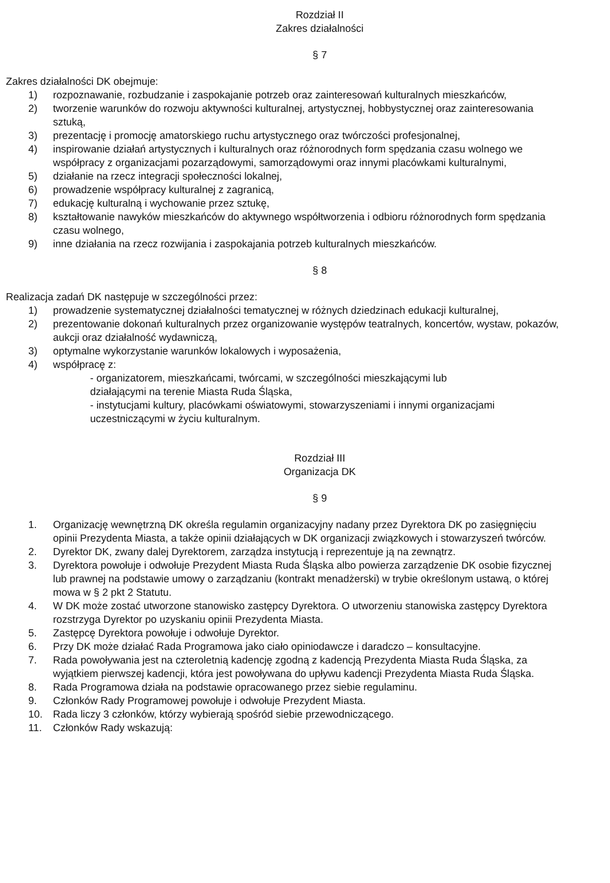Rozdział II
Zakres działalności
§ 7
Zakres działalności DK obejmuje:
1) rozpoznawanie, rozbudzanie i zaspokajanie potrzeb oraz zainteresowań kulturalnych mieszkańców,
2) tworzenie warunków do rozwoju aktywności kulturalnej, artystycznej, hobbystycznej oraz zainteresowania sztuką,
3) prezentację i promocję amatorskiego ruchu artystycznego oraz twórczości profesjonalnej,
4) inspirowanie działań artystycznych i kulturalnych oraz różnorodnych form spędzania czasu wolnego we współpracy z organizacjami pozarządowymi, samorządowymi oraz innymi placówkami kulturalnymi,
5) działanie na rzecz integracji społeczności lokalnej,
6) prowadzenie współpracy kulturalnej z zagranicą,
7) edukację kulturalną i wychowanie przez sztukę,
8) kształtowanie nawyków mieszkańców do aktywnego współtworzenia i odbioru różnorodnych form spędzania czasu wolnego,
9) inne działania na rzecz rozwijania i zaspokajania potrzeb kulturalnych mieszkańców.
§ 8
Realizacja zadań DK następuje w szczególności przez:
1) prowadzenie systematycznej działalności tematycznej w różnych dziedzinach edukacji kulturalnej,
2) prezentowanie dokonań kulturalnych przez organizowanie występów teatralnych, koncertów, wystaw, pokazów, aukcji oraz działalność wydawniczą,
3) optymalne wykorzystanie warunków lokalowych i wyposażenia,
4) współpracę z:
- organizatorem, mieszkańcami, twórcami, w szczególności mieszkającymi lub działającymi na terenie Miasta Ruda Śląska,
- instytucjami kultury, placówkami oświatowymi, stowarzyszeniami i innymi organizacjami uczestniczącymi w życiu kulturalnym.
Rozdział III
Organizacja DK
§ 9
1. Organizację wewnętrzną DK określa regulamin organizacyjny nadany przez Dyrektora DK po zasięgnięciu opinii Prezydenta Miasta, a także opinii działających w DK organizacji związkowych i stowarzyszeń twórców.
2. Dyrektor DK, zwany dalej Dyrektorem, zarządza instytucją i reprezentuje ją na zewnątrz.
3. Dyrektora powołuje i odwołuje Prezydent Miasta Ruda Śląska albo powierza zarządzenie DK osobie fizycznej lub prawnej na podstawie umowy o zarządzaniu (kontrakt menadżerski) w trybie określonym ustawą, o której mowa w § 2 pkt 2 Statutu.
4. W DK może zostać utworzone stanowisko zastępcy Dyrektora. O utworzeniu stanowiska zastępcy Dyrektora rozstrzyga Dyrektor po uzyskaniu opinii Prezydenta Miasta.
5. Zastępcę Dyrektora powołuje i odwołuje Dyrektor.
6. Przy DK może działać Rada Programowa jako ciało opiniodawcze i daradczo – konsultacyjne.
7. Rada powoływania jest na czteroletnią kadencję zgodną z kadencją Prezydenta Miasta Ruda Śląska, za wyjątkiem pierwszej kadencji, która jest powoływana do upływu kadencji Prezydenta Miasta Ruda Śląska.
8. Rada Programowa działa na podstawie opracowanego przez siebie regulaminu.
9. Członków Rady Programowej powołuje i odwołuje Prezydent Miasta.
10. Rada liczy 3 członków, którzy wybierają spośród siebie przewodniczącego.
11. Członków Rady wskazują: